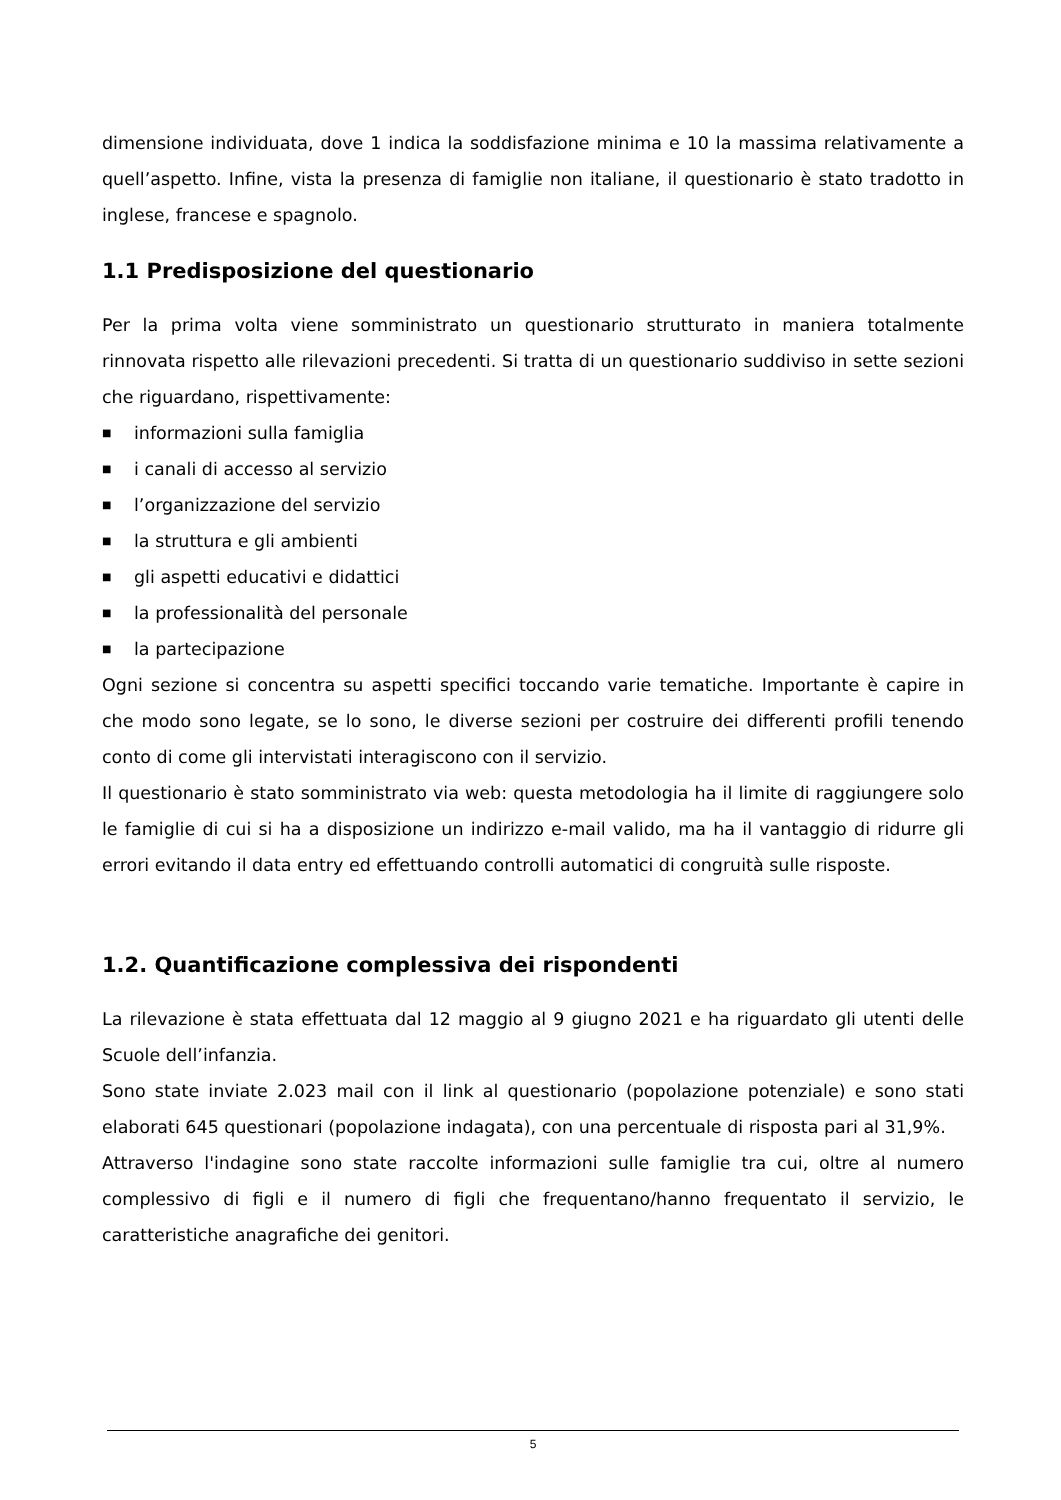dimensione individuata, dove 1 indica la soddisfazione minima e 10 la massima relativamente a quell’aspetto. Infine, vista la presenza di famiglie non italiane, il questionario è stato tradotto in inglese, francese e spagnolo.
1.1 Predisposizione del questionario
Per la prima volta viene somministrato un questionario strutturato in maniera totalmente rinnovata rispetto alle rilevazioni precedenti. Si tratta di un questionario suddiviso in sette sezioni che riguardano, rispettivamente:
■ informazioni sulla famiglia
■ i canali di accesso al servizio
■ l’organizzazione del servizio
■ la struttura e gli ambienti
■ gli aspetti educativi e didattici
■ la professionalità del personale
■ la partecipazione
Ogni sezione si concentra su aspetti specifici toccando varie tematiche. Importante è capire in che modo sono legate, se lo sono, le diverse sezioni per costruire dei differenti profili tenendo conto di come gli intervistati interagiscono con il servizio.
Il questionario è stato somministrato via web: questa metodologia ha il limite di raggiungere solo le famiglie di cui si ha a disposizione un indirizzo e-mail valido, ma ha il vantaggio di ridurre gli errori evitando il data entry ed effettuando controlli automatici di congruità sulle risposte.
1.2. Quantificazione complessiva dei rispondenti
La rilevazione è stata effettuata dal 12 maggio al 9 giugno 2021 e ha riguardato gli utenti delle Scuole dell’infanzia.
Sono state inviate 2.023 mail con il link al questionario (popolazione potenziale) e sono stati elaborati 645 questionari (popolazione indagata), con una percentuale di risposta pari al 31,9%.
Attraverso l'indagine sono state raccolte informazioni sulle famiglie tra cui, oltre al numero complessivo di figli e il numero di figli che frequentano/hanno frequentato il servizio, le caratteristiche anagrafiche dei genitori.
5